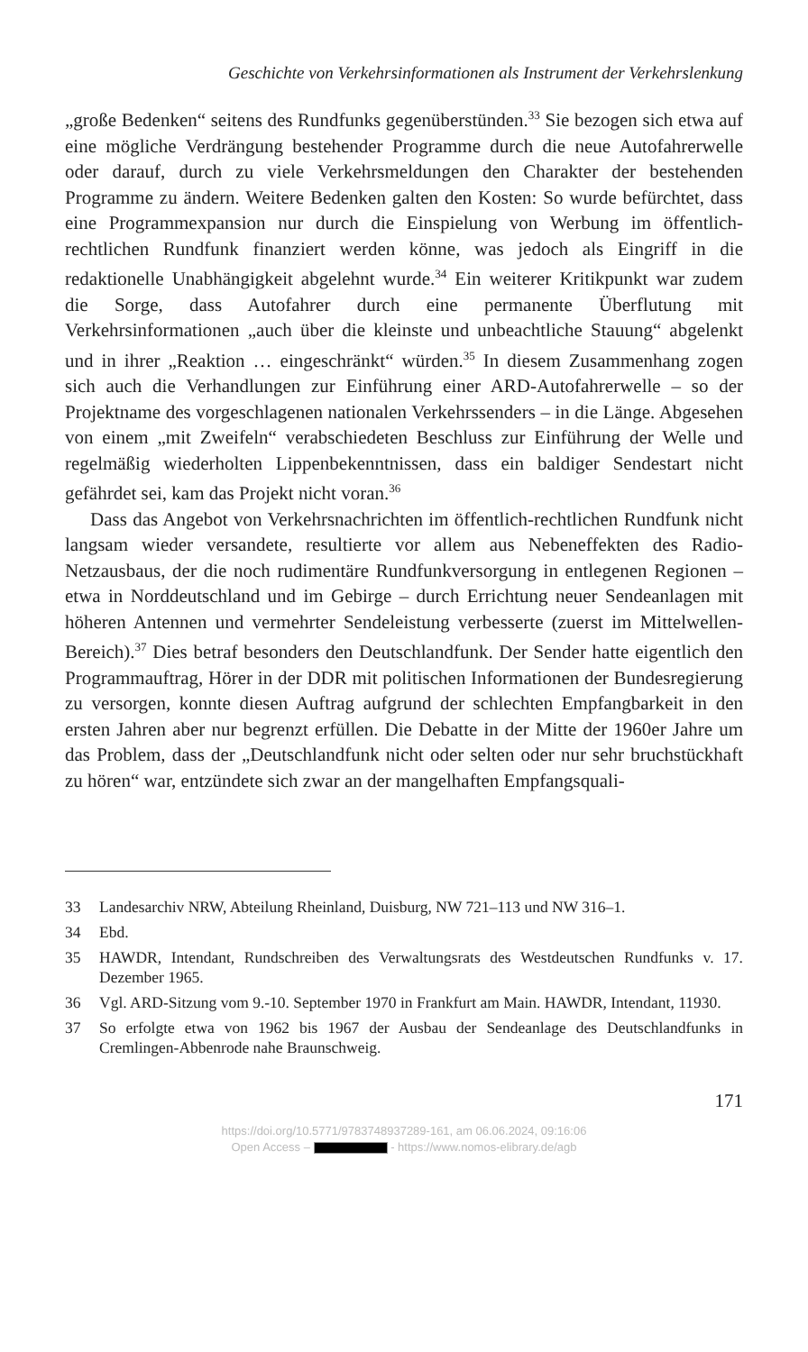Geschichte von Verkehrsinformationen als Instrument der Verkehrslenkung
„große Bedenken“ seitens des Rundfunks gegenüberstünden.<sup>33</sup> Sie bezogen sich etwa auf eine mögliche Verdrängung bestehender Programme durch die neue Autofahrerwelle oder darauf, durch zu viele Verkehrsmeldungen den Charakter der bestehenden Programme zu ändern. Weitere Bedenken galten den Kosten: So wurde befürchtet, dass eine Programmexpansion nur durch die Einspielung von Werbung im öffentlich-rechtlichen Rundfunk finanziert werden könne, was jedoch als Eingriff in die redaktionelle Unabhängigkeit abgelehnt wurde.<sup>34</sup> Ein weiterer Kritikpunkt war zudem die Sorge, dass Autofahrer durch eine permanente Überflutung mit Verkehrsinformationen „auch über die kleinste und unbeachtliche Stauung“ abgelenkt und in ihrer „Reaktion … eingeschränkt“ würden.<sup>35</sup> In diesem Zusammenhang zogen sich auch die Verhandlungen zur Einführung einer ARD-Autofahrerwelle – so der Projektname des vorgeschlagenen nationalen Verkehrssenders – in die Länge. Abgesehen von einem „mit Zweifeln“ verabschiedeten Beschluss zur Einführung der Welle und regelmäßig wiederholten Lippenbekenntnissen, dass ein baldiger Sendestart nicht gefährdet sei, kam das Projekt nicht voran.<sup>36</sup>
Dass das Angebot von Verkehrsnachrichten im öffentlich-rechtlichen Rundfunk nicht langsam wieder versandete, resultierte vor allem aus Nebeneffekten des Radio-Netzausbaus, der die noch rudimentäre Rundfunkversorgung in entlegenen Regionen – etwa in Norddeutschland und im Gebirge – durch Errichtung neuer Sendeanlagen mit höheren Antennen und vermehrter Sendeleistung verbesserte (zuerst im Mittelwellen-Bereich).<sup>37</sup> Dies betraf besonders den Deutschlandfunk. Der Sender hatte eigentlich den Programmauftrag, Hörer in der DDR mit politischen Informationen der Bundesregierung zu versorgen, konnte diesen Auftrag aufgrund der schlechten Empfangbarkeit in den ersten Jahren aber nur begrenzt erfüllen. Die Debatte in der Mitte der 1960er Jahre um das Problem, dass der „Deutschlandfunk nicht oder selten oder nur sehr bruchstückhaft zu hören“ war, entzündete sich zwar an der mangelhaften Empfangsquali-
33 Landesarchiv NRW, Abteilung Rheinland, Duisburg, NW 721–113 und NW 316–1.
34 Ebd.
35 HAWDR, Intendant, Rundschreiben des Verwaltungsrats des Westdeutschen Rundfunks v. 17. Dezember 1965.
36 Vgl. ARD-Sitzung vom 9.-10. September 1970 in Frankfurt am Main. HAWDR, Intendant, 11930.
37 So erfolgte etwa von 1962 bis 1967 der Ausbau der Sendeanlage des Deutschlandfunks in Cremlingen-Abbenrode nahe Braunschweig.
171
https://doi.org/10.5771/9783748937289-161, am 06.06.2024, 09:16:06
Open Access – - https://www.nomos-elibrary.de/agb